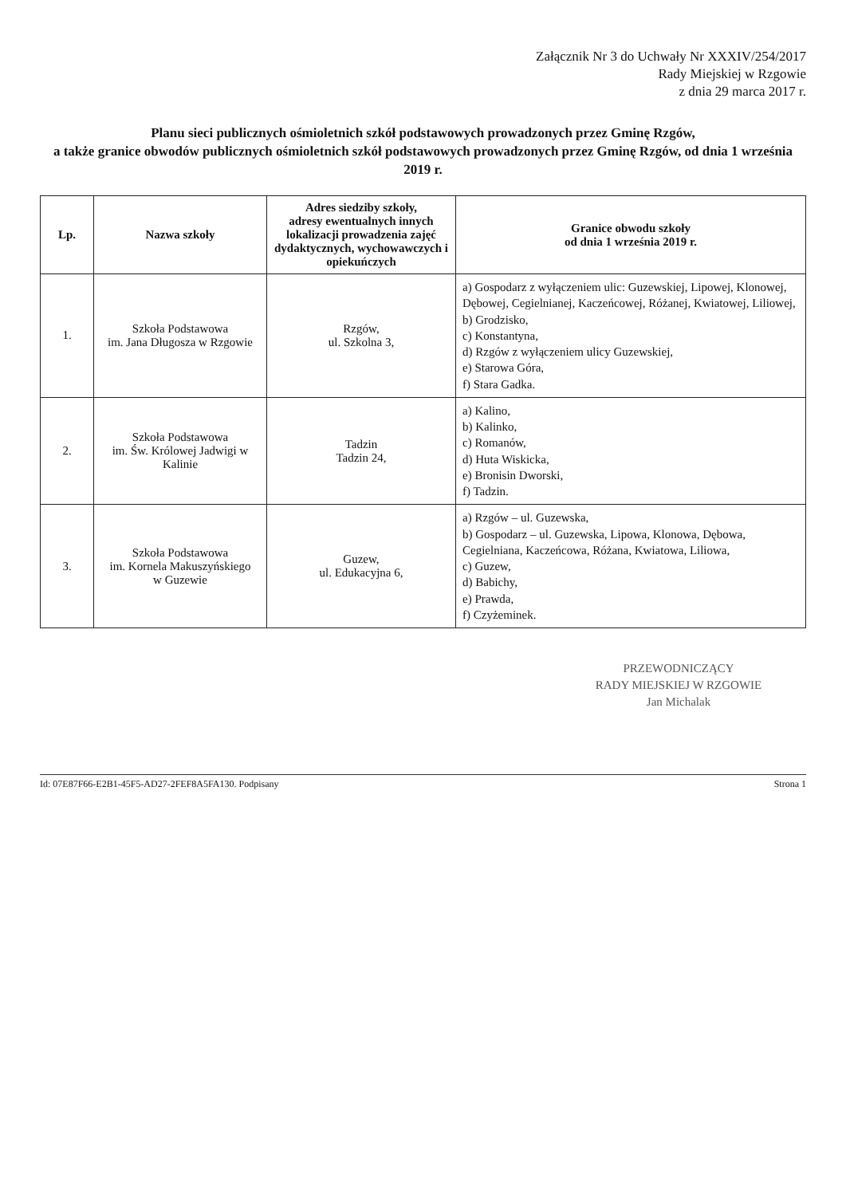Załącznik Nr 3 do Uchwały Nr XXXIV/254/2017
Rady Miejskiej w Rzgowie
z dnia 29 marca 2017 r.
Planu sieci publicznych ośmioletnich szkół podstawowych prowadzonych przez Gminę Rzgów,
a także granice obwodów publicznych ośmioletnich szkół podstawowych prowadzonych przez Gminę Rzgów, od dnia 1 września 2019 r.
| Lp. | Nazwa szkoły | Adres siedziby szkoły, adresy ewentualnych innych lokalizacji prowadzenia zajęć dydaktycznych, wychowawczych i opiekuńczych | Granice obwodu szkoły od dnia 1 września 2019 r. |
| --- | --- | --- | --- |
| 1. | Szkoła Podstawowa im. Jana Długosza w Rzgowie | Rzgów, ul. Szkolna 3, | a) Gospodarz z wyłączeniem ulic: Guzewskiej, Lipowej, Klonowej, Dębowej, Cegielnianej, Kaczeńcowej, Różanej, Kwiatowej, Liliowej, b) Grodzisko, c) Konstantyna, d) Rzgów z wyłączeniem ulicy Guzewskiej, e) Starowa Góra, f) Stara Gadka. |
| 2. | Szkoła Podstawowa im. Św. Królowej Jadwigi w Kalinie | Tadzin Tadzin 24, | a) Kalino, b) Kalinko, c) Romanów, d) Huta Wiskicka, e) Bronisin Dworski, f) Tadzin. |
| 3. | Szkoła Podstawowa im. Kornela Makuszyńskiego w Guzewie | Guzew, ul. Edukacyjna 6, | a) Rzgów – ul. Guzewska, b) Gospodarz – ul. Guzewska, Lipowa, Klonowa, Dębowa, Cegielniana, Kaczeńcowa, Różana, Kwiatowa, Liliowa, c) Guzew, d) Babichy, e) Prawda, f) Czyżeminek. |
PRZEWODNICZĄCY
RADY MIEJSKIEJ W RZGOWIE
Jan Michalak
Id: 07E87F66-E2B1-45F5-AD27-2FEF8A5FA130. Podpisany Strona 1